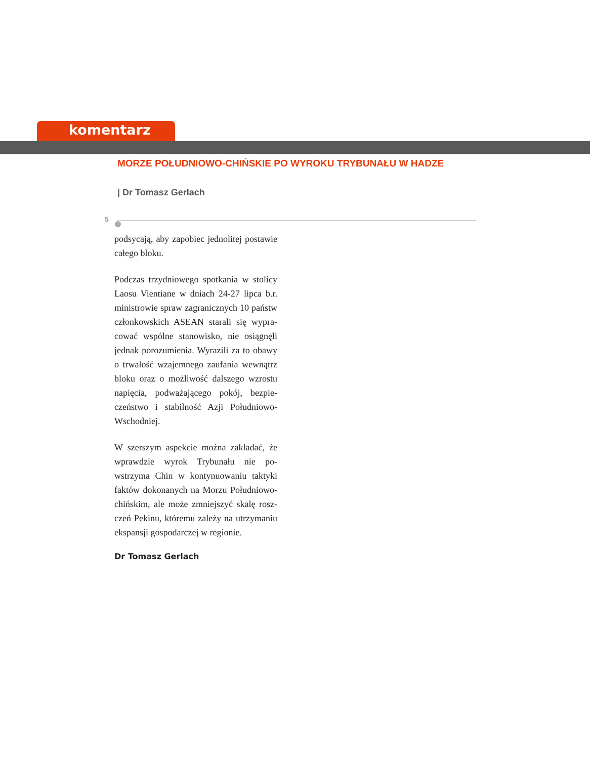komentarz
MORZE POŁUDNIOWO-CHIŃSKIE PO WYROKU TRYBUNAŁU W HADZE
| Dr Tomasz Gerlach
5
podsycają, aby zapobiec jednolitej postawie całego bloku.
Podczas trzydniowego spotkania w stolicy Laosu Vientiane w dniach 24-27 lipca b.r. ministrowie spraw zagranicznych 10 państw członkowskich ASEAN starali się wypra-cować wspólne stanowisko, nie osiągnęli jednak porozumienia. Wyrazili za to obawy o trwałość wzajemnego zaufania wewnątrz bloku oraz o możliwość dalszego wzrostu napięcia, podważającego pokój, bezpie-czeństwo i stabilność Azji Południowo-Wschodniej.
W szerszym aspekcie można zakładać, że wprawdzie wyrok Trybunału nie po-wstrzyma Chin w kontynuowaniu taktyki faktów dokonanych na Morzu Południowo-chińskim, ale może zmniejszyć skalę rosz-czeń Pekinu, któremu zależy na utrzymaniu ekspansji gospodarczej w regionie.
Dr Tomasz Gerlach